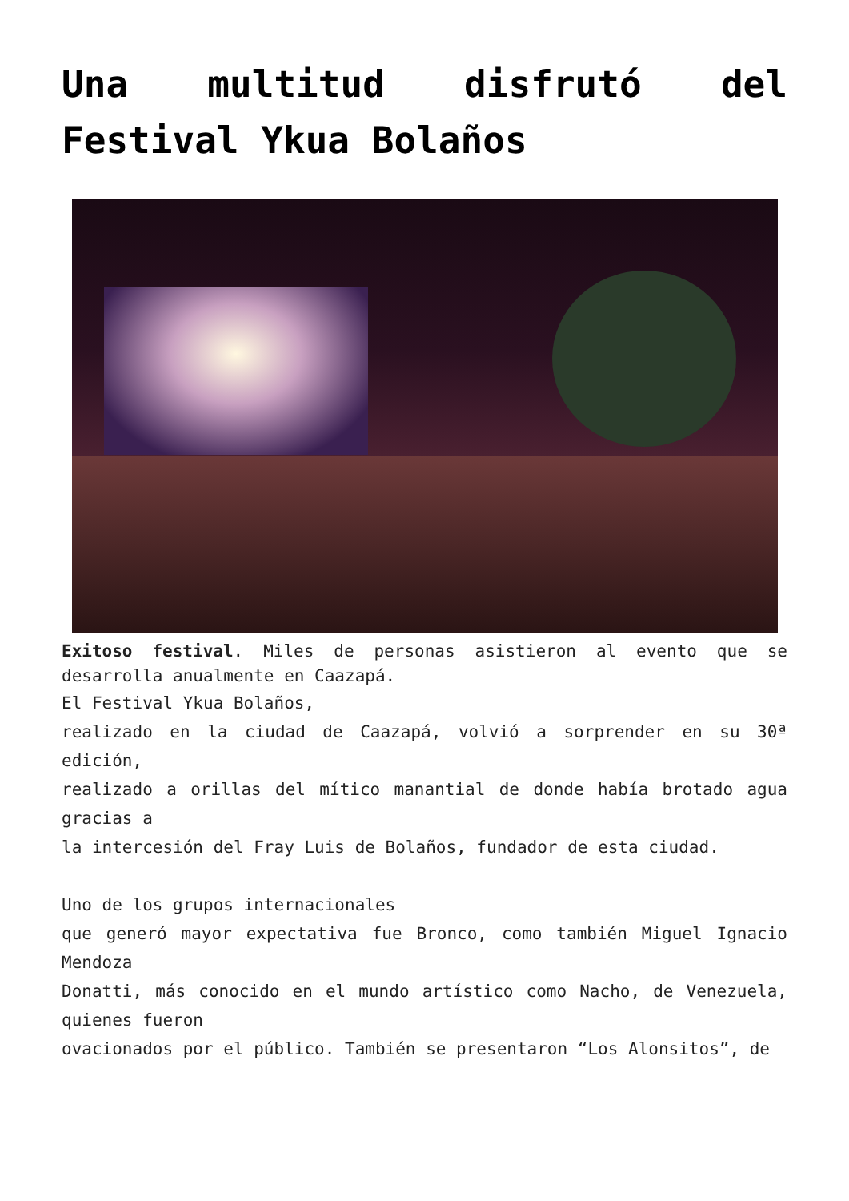Una multitud disfrutó del Festival Ykua Bolaños
Exitoso festival. Miles de personas asistieron al evento que se desarrolla anualmente en Caazapá.
El Festival Ykua Bolaños,
realizado en la ciudad de Caazapá, volvió a sorprender en su 30ª edición,
realizado a orillas del mítico manantial de donde había brotado agua gracias a
la intercesión del Fray Luis de Bolaños, fundador de esta ciudad.
Uno de los grupos internacionales
que generó mayor expectativa fue Bronco, como también Miguel Ignacio Mendoza
Donatti, más conocido en el mundo artístico como Nacho, de Venezuela, quienes fueron
ovacionados por el público. También se presentaron “Los Alonsitos”, de